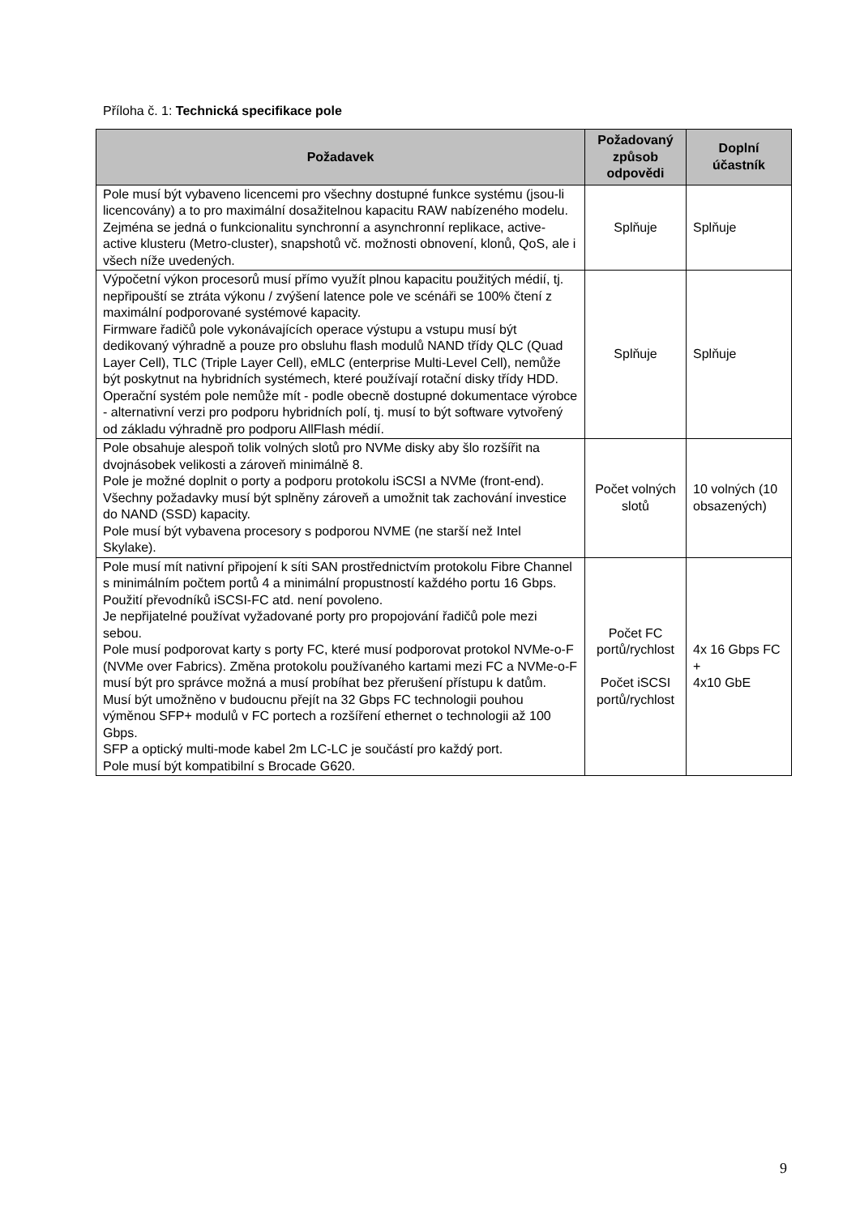Příloha č. 1: Technická specifikace pole
| Požadavek | Požadovaný způsob odpovědi | Doplní účastník |
| --- | --- | --- |
| Pole musí být vybaveno licencemi pro všechny dostupné funkce systému (jsou-li licencovány) a to pro maximální dosažitelnou kapacitu RAW nabízeného modelu. Zejména se jedná o funkcionalitu synchronní a asynchronní replikace, active-active klusteru (Metro-cluster), snapshotů vč. možnosti obnovení, klonů, QoS, ale i všech níže uvedených. | Splňuje | Splňuje |
| Výpočetní výkon procesorů musí přímo využít plnou kapacitu použitých médií, tj. nepřipouští se ztráta výkonu / zvýšení latence pole ve scénáři se 100% čtení z maximální podporované systémové kapacity. Firmware řadičů pole vykonávajících operace výstupu a vstupu musí být dedikovaný výhradně a pouze pro obsluhu flash modulů NAND třídy QLC (Quad Layer Cell), TLC (Triple Layer Cell), eMLC (enterprise Multi-Level Cell), nemůže být poskytnut na hybridních systémech, které používají rotační disky třídy HDD. Operační systém pole nemůže mít - podle obecně dostupné dokumentace výrobce - alternativní verzi pro podporu hybridních polí, tj. musí to být software vytvořený od základu výhradně pro podporu AllFlash médií. | Splňuje | Splňuje |
| Pole obsahuje alespoň tolik volných slotů pro NVMe disky aby šlo rozšířit na dvojnásobek velikosti a zároveň minimálně 8. Pole je možné doplnit o porty a podporu protokolu iSCSI a NVMe (front-end). Všechny požadavky musí být splněny zároveň a umožnit tak zachování investice do NAND (SSD) kapacity. Pole musí být vybavena procesory s podporou NVME (ne starší než Intel Skylake). | Počet volných slotů | 10 volných (10 obsazených) |
| Pole musí mít nativní připojení k síti SAN prostřednictvím protokolu Fibre Channel s minimálním počtem portů 4 a minimální propustností každého portu 16 Gbps. Použití převodníků iSCSI-FC atd. není povoleno. Je nepřijatelné používat vyžadované porty pro propojování řadičů pole mezi sebou. Pole musí podporovat karty s porty FC, které musí podporovat protokol NVMe-o-F (NVMe over Fabrics). Změna protokolu používaného kartami mezi FC a NVMe-o-F musí být pro správce možná a musí probíhat bez přerušení přístupu k datům. Musí být umožněno v budoucnu přejít na 32 Gbps FC technologii pouhou výměnou SFP+ modulů v FC portech a rozšíření ethernet o technologii až 100 Gbps. SFP a optický multi-mode kabel 2m LC-LC je součástí pro každý port. Pole musí být kompatibilní s Brocade G620. | Počet FC portů/rychlost Počet iSCSI portů/rychlost | 4x 16 Gbps FC + 4x10 GbE |
9